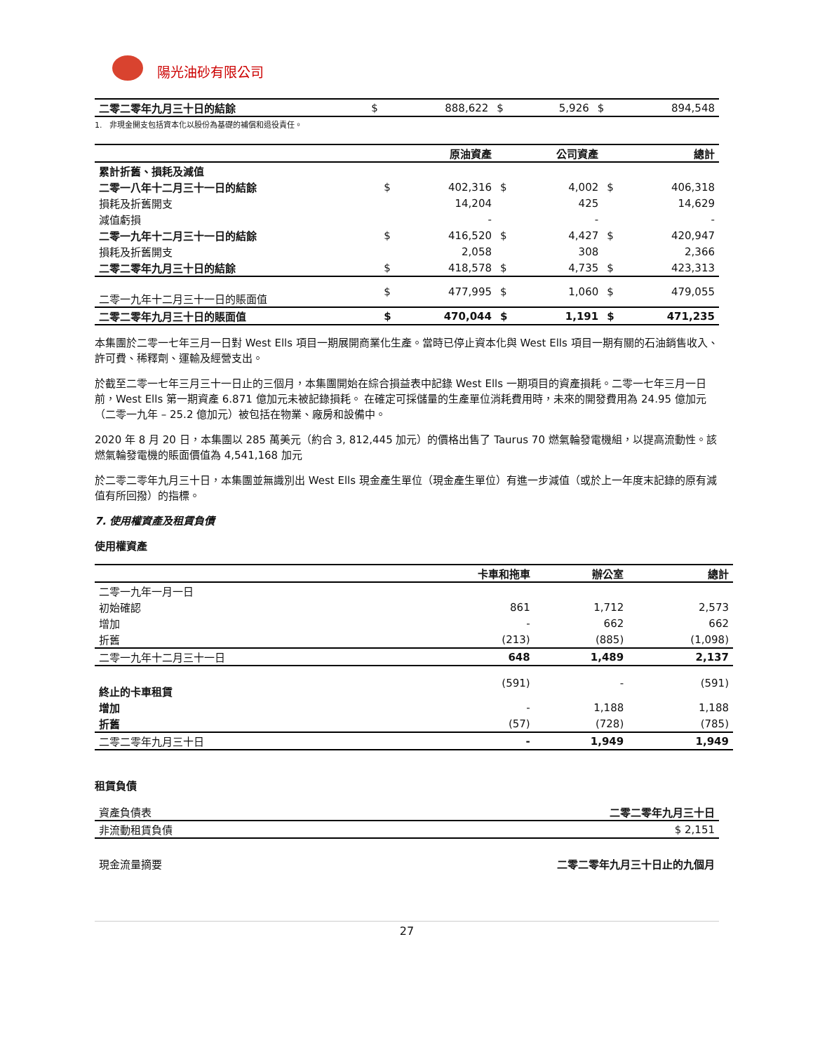陽光油砂有限公司
| 二零二零年九月三十日的結餘 | $ | 888,622 | $ | 5,926 | $ | 894,548 |
1. 非現金開支包括資本化以股份為基礎的補償和退役責任。
| | | 原油資產 | | 公司資產 | | 總計 |
| --- | --- | --- | --- | --- | --- | --- |
| 累計折舊、損耗及減值 | | | | | | |
| 二零一八年十二月三十一日的結餘 | $ | 402,316 | $ | 4,002 | $ | 406,318 |
| 損耗及折舊開支 | | 14,204 | | 425 | | 14,629 |
| 減值虧損 | | - | | - | | - |
| 二零一九年十二月三十一日的結餘 | $ | 416,520 | $ | 4,427 | $ | 420,947 |
| 損耗及折舊開支 | | 2,058 | | 308 | | 2,366 |
| 二零二零年九月三十日的結餘 | $ | 418,578 | $ | 4,735 | $ | 423,313 |
| 二零一九年十二月三十一日的賬面值 | $ | 477,995 | $ | 1,060 | $ | 479,055 |
| 二零二零年九月三十日的賬面值 | $ | 470,044 | $ | 1,191 | $ | 471,235 |
本集團於二零一七年三月一日對 West Ells 項目一期展開商業化生產。當時已停止資本化與 West Ells 項目一期有關的石油銷售收入、許可費、稀釋劑、運輸及經營支出。
於截至二零一七年三月三十一日止的三個月，本集團開始在綜合損益表中記錄 West Ells 一期項目的資產損耗。二零一七年三月一日前，West Ells 第一期資產 6.871 億加元未被記錄損耗。 在確定可採儲量的生產單位消耗費用時，未來的開發費用為 24.95 億加元（二零一九年 – 25.2 億加元）被包括在物業、廠房和設備中。
2020 年 8 月 20 日，本集團以 285 萬美元（約合 3, 812,445 加元）的價格出售了 Taurus 70 燃氣輪發電機組，以提高流動性。該燃氣輪發電機的賬面價值為 4,541,168 加元
於二零二零年九月三十日，本集團並無識別出 West Ells 現金產生單位（現金產生單位）有進一步減值（或於上一年度末記錄的原有減值有所回撥）的指標。
7. 使用權資產及租賃負債
使用權資產
| | 卡車和拖車 | 辦公室 | 總計 |
| --- | --- | --- | --- |
| 二零一九年一月一日 | | | |
| 初始確認 | 861 | 1,712 | 2,573 |
| 增加 | - | 662 | 662 |
| 折舊 | (213) | (885) | (1,098) |
| 二零一九年十二月三十一日 | 648 | 1,489 | 2,137 |
| 終止的卡車租賃 | (591) | - | (591) |
| 增加 | - | 1,188 | 1,188 |
| 折舊 | (57) | (728) | (785) |
| 二零二零年九月三十日 | - | 1,949 | 1,949 |
租賃負債
| 資產負債表 | 二零二零年九月三十日 |
| 非流動租賃負債 | $ 2,151 |
| 現金流量摘要 | 二零二零年九月三十日止的九個月 |
27